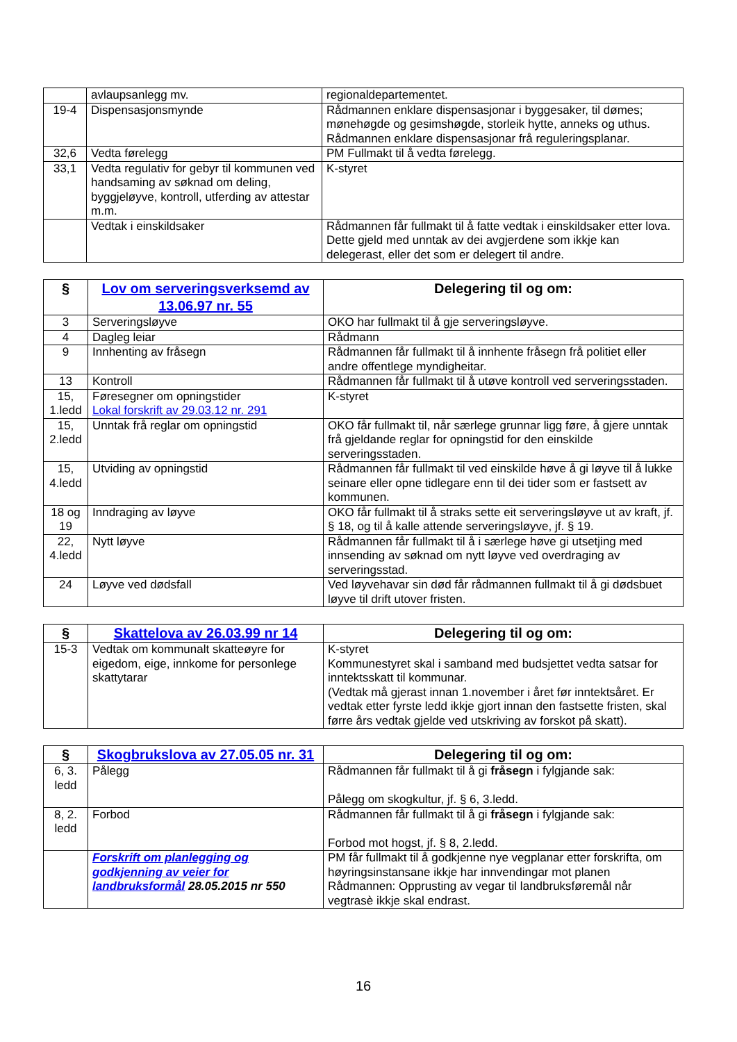| | avlaupsanlegg mv. | regionaldepartementet. |
| 19-4 | Dispensasjonsmynde | Rådmannen enklare dispensasjonar i byggesaker, til dømes; mønehøgde og gesimshøgde, storleik hytte, anneks og uthus. Rådmannen enklare dispensasjonar frå reguleringsplanar. |
| 32,6 | Vedta førelegg | PM Fullmakt til å vedta førelegg. |
| 33,1 | Vedta regulativ for gebyr til kommunen ved handsaming av søknad om deling, byggjeløyve, kontroll, utferding av attestar m.m. | K-styret |
| | Vedtak i einskildsaker | Rådmannen får fullmakt til å fatte vedtak i einskildsaker etter lova. Dette gjeld med unntak av dei avgjerdene som ikkje kan delegerast, eller det som er delegert til andre. |
| § | Lov om serveringsverksemd av 13.06.97 nr. 55 | Delegering til og om: |
| --- | --- | --- |
| 3 | Serveringsløyve | OKO har fullmakt til å gje serveringsløyve. |
| 4 | Dagleg leiar | Rådmann |
| 9 | Innhenting av fråsegn | Rådmannen får fullmakt til å innhente fråsegn frå politiet eller andre offentlege myndigheitar. |
| 13 | Kontroll | Rådmannen får fullmakt til å utøve kontroll ved serveringsstaden. |
| 15, 1.ledd | Føresegner om opningstider Lokal forskrift av 29.03.12 nr. 291 | K-styret |
| 15, 2.ledd | Unntak frå reglar om opningstid | OKO får fullmakt til, når særlege grunnar ligg føre, å gjere unntak frå gjeldande reglar for opningstid for den einskilde serveringsstaden. |
| 15, 4.ledd | Utviding av opningstid | Rådmannen får fullmakt til ved einskilde høve å gi løyve til å lukke seinare eller opne tidlegare enn til dei tider som er fastsett av kommunen. |
| 18 og 19 | Inndraging av løyve | OKO får fullmakt til å straks sette eit serveringsløyve ut av kraft, jf. § 18, og til å kalle attende serveringsløyve, jf. § 19. |
| 22, 4.ledd | Nytt løyve | Rådmannen får fullmakt til å i særlege høve gi utsetjing med innsending av søknad om nytt løyve ved overdraging av serveringsstad. |
| 24 | Løyve ved dødsfall | Ved løyvehavar sin død får rådmannen fullmakt til å gi dødsbuet løyve til drift utover fristen. |
| § | Skattelova av 26.03.99 nr 14 | Delegering til og om: |
| --- | --- | --- |
| 15-3 | Vedtak om kommunalt skatteøyre for eigedom, eige, innkome for personlege skattytarar | K-styret Kommunestyret skal i samband med budsjettet vedta satsar for inntektsskatt til kommunar. (Vedtak må gjerast innan 1.november i året før inntektsåret. Er vedtak etter fyrste ledd ikkje gjort innan den fastsette fristen, skal førre års vedtak gjelde ved utskriving av forskot på skatt). |
| § | Skogbrukslova av 27.05.05 nr. 31 | Delegering til og om: |
| --- | --- | --- |
| 6, 3. ledd | Pålegg | Rådmannen får fullmakt til å gi fråsegn i fylgjande sak: Pålegg om skogkultur, jf. § 6, 3.ledd. |
| 8, 2. ledd | Forbod | Rådmannen får fullmakt til å gi fråsegn i fylgjande sak: Forbod mot hogst, jf. § 8, 2.ledd. |
| | Forskrift om planlegging og godkjenning av veier for landbruksformål 28.05.2015 nr 550 | PM får fullmakt til å godkjenne nye vegplanar etter forskrifta, om høyringsinstansane ikkje har innvendingar mot planen Rådmannen: Opprusting av vegar til landbruksføremål når vegtrasè ikkje skal endrast. |
16